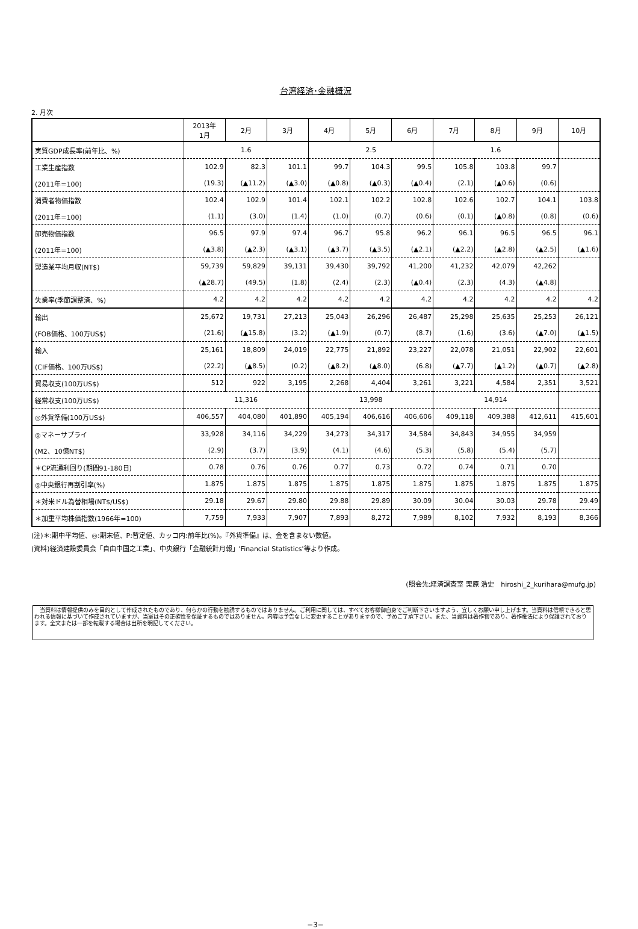台湾経済･金融概況
2. 月次
| | 2013年 1月 | 2月 | 3月 | 4月 | 5月 | 6月 | 7月 | 8月 | 9月 | 10月 |
| --- | --- | --- | --- | --- | --- | --- | --- | --- | --- | --- |
| 実質GDP成長率(前年比、%) | 1.6 | | | 2.5 | | | 1.6 | | | |
| 工業生産指数 | 102.9 | 82.3 | 101.1 | 99.7 | 104.3 | 99.5 | 105.8 | 103.8 | 99.7 | |
| (2011年=100) | (19.3) | (▲11.2) | (▲3.0) | (▲0.8) | (▲0.3) | (▲0.4) | (2.1) | (▲0.6) | (0.6) | |
| 消費者物価指数 | 102.4 | 102.9 | 101.4 | 102.1 | 102.2 | 102.8 | 102.6 | 102.7 | 104.1 | 103.8 |
| (2011年=100) | (1.1) | (3.0) | (1.4) | (1.0) | (0.7) | (0.6) | (0.1) | (▲0.8) | (0.8) | (0.6) |
| 卸売物価指数 | 96.5 | 97.9 | 97.4 | 96.7 | 95.8 | 96.2 | 96.1 | 96.5 | 96.5 | 96.1 |
| (2011年=100) | (▲3.8) | (▲2.3) | (▲3.1) | (▲3.7) | (▲3.5) | (▲2.1) | (▲2.2) | (▲2.8) | (▲2.5) | (▲1.6) |
| 製造業平均月収(NT$) | 59,739 | 59,829 | 39,131 | 39,430 | 39,792 | 41,200 | 41,232 | 42,079 | 42,262 | |
| | (▲28.7) | (49.5) | (1.8) | (2.4) | (2.3) | (▲0.4) | (2.3) | (4.3) | (▲4.8) | |
| 失業率(季節調整済、%) | 4.2 | 4.2 | 4.2 | 4.2 | 4.2 | 4.2 | 4.2 | 4.2 | 4.2 | 4.2 |
| 輸出 | 25,672 | 19,731 | 27,213 | 25,043 | 26,296 | 26,487 | 25,298 | 25,635 | 25,253 | 26,121 |
| (FOB価格、100万US$) | (21.6) | (▲15.8) | (3.2) | (▲1.9) | (0.7) | (8.7) | (1.6) | (3.6) | (▲7.0) | (▲1.5) |
| 輸入 | 25,161 | 18,809 | 24,019 | 22,775 | 21,892 | 23,227 | 22,078 | 21,051 | 22,902 | 22,601 |
| (CIF価格、100万US$) | (22.2) | (▲8.5) | (0.2) | (▲8.2) | (▲8.0) | (6.8) | (▲7.7) | (▲1.2) | (▲0.7) | (▲2.8) |
| 貿易収支(100万US$) | 512 | 922 | 3,195 | 2,268 | 4,404 | 3,261 | 3,221 | 4,584 | 2,351 | 3,521 |
| 経常収支(100万US$) | 11,316 | | | 13,998 | | | 14,914 | | | |
| ◎外貨準備(100万US$) | 406,557 | 404,080 | 401,890 | 405,194 | 406,616 | 406,606 | 409,118 | 409,388 | 412,611 | 415,601 |
| ◎マネーサプライ | 33,928 | 34,116 | 34,229 | 34,273 | 34,317 | 34,584 | 34,843 | 34,955 | 34,959 | |
| (M2、10億NT$) | (2.9) | (3.7) | (3.9) | (4.1) | (4.6) | (5.3) | (5.8) | (5.4) | (5.7) | |
| ＊CP流通利回り(期間91-180日) | 0.78 | 0.76 | 0.76 | 0.77 | 0.73 | 0.72 | 0.74 | 0.71 | 0.70 | |
| ◎中央銀行再割引率(%) | 1.875 | 1.875 | 1.875 | 1.875 | 1.875 | 1.875 | 1.875 | 1.875 | 1.875 | 1.875 |
| ＊対米ドル為替相場(NT$/US$) | 29.18 | 29.67 | 29.80 | 29.88 | 29.89 | 30.09 | 30.04 | 30.03 | 29.78 | 29.49 |
| ＊加重平均株価指数(1966年=100) | 7,759 | 7,933 | 7,907 | 7,893 | 8,272 | 7,989 | 8,102 | 7,932 | 8,193 | 8,366 |
(注)＊:期中平均値、◎:期末値、P:暫定値、カッコ内:前年比(%)。『外貨準備』は、金を含まない数値。
(資料)経済建設委員会「自由中国之工業」、中央銀行「金融統計月報」'Financial Statistics'等より作成。
(照会先:経済調査室 栗原 浩史　hiroshi_2_kurihara@mufg.jp)
　当資料は情報提供のみを目的として作成されたものであり、何らかの行動を勧誘するものではありません。ご利用に関しては、すべてお客様御自身でご判断下さいますよう、宜しくお願い申し上げます。当資料は信頼できると思われる情報に基づいて作成されていますが、当室はその正確性を保証するものではありません。内容は予告なしに変更することがありますので、予めご了承下さい。また、当資料は著作物であり、著作権法により保護されております。全文または一部を転載する場合は出所を明記してください。
−3−